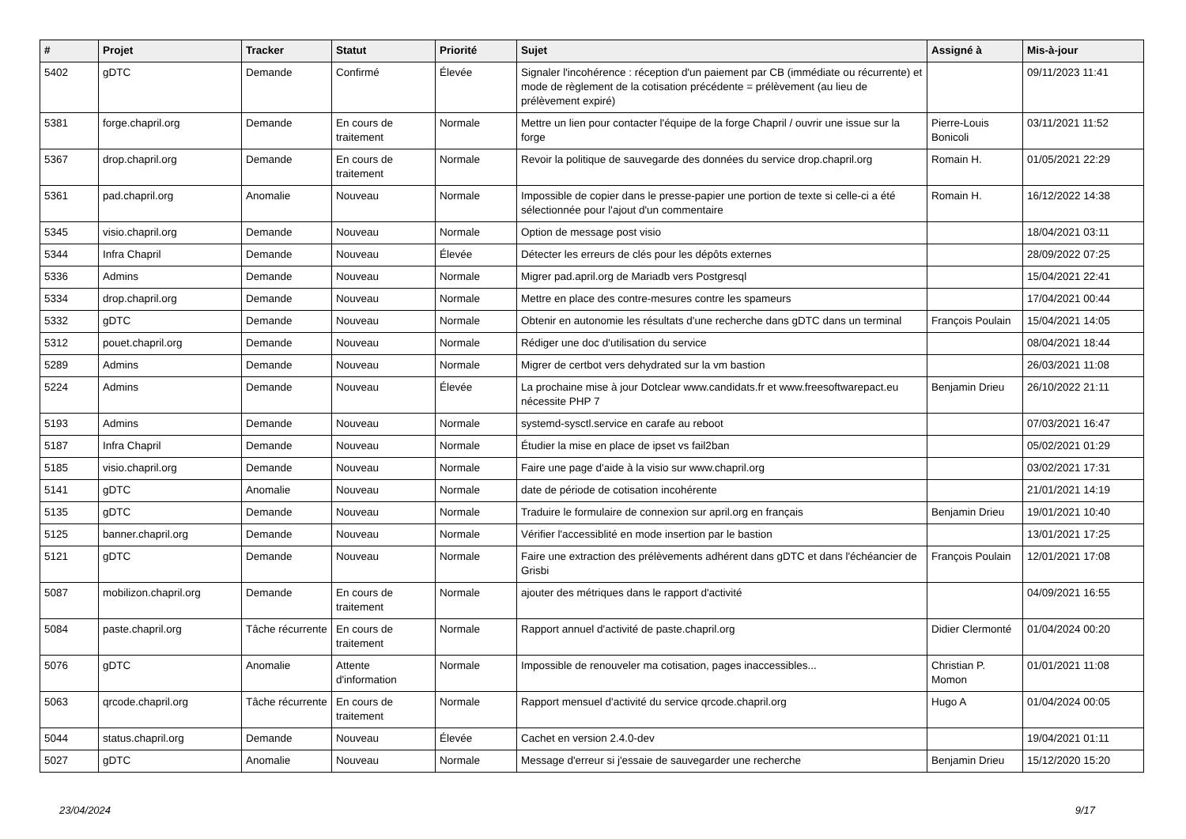| # | Projet | Tracker | Statut | Priorité | Sujet | Assigné à | Mis-à-jour |
| --- | --- | --- | --- | --- | --- | --- | --- |
| 5402 | gDTC | Demande | Confirmé | Élevée | Signaler l'incohérence : réception d'un paiement par CB (immédiate ou récurrente) et mode de règlement de la cotisation précédente = prélèvement (au lieu de prélèvement expiré) | | 09/11/2023 11:41 |
| 5381 | forge.chapril.org | Demande | En cours de traitement | Normale | Mettre un lien pour contacter l'équipe de la forge Chapril / ouvrir une issue sur la forge | Pierre-Louis Bonicoli | 03/11/2021 11:52 |
| 5367 | drop.chapril.org | Demande | En cours de traitement | Normale | Revoir la politique de sauvegarde des données du service drop.chapril.org | Romain H. | 01/05/2021 22:29 |
| 5361 | pad.chapril.org | Anomalie | Nouveau | Normale | Impossible de copier dans le presse-papier une portion de texte si celle-ci a été sélectionnée pour l'ajout d'un commentaire | Romain H. | 16/12/2022 14:38 |
| 5345 | visio.chapril.org | Demande | Nouveau | Normale | Option de message post visio | | 18/04/2021 03:11 |
| 5344 | Infra Chapril | Demande | Nouveau | Élevée | Détecter les erreurs de clés pour les dépôts externes | | 28/09/2022 07:25 |
| 5336 | Admins | Demande | Nouveau | Normale | Migrer pad.april.org de Mariadb vers Postgresql | | 15/04/2021 22:41 |
| 5334 | drop.chapril.org | Demande | Nouveau | Normale | Mettre en place des contre-mesures contre les spameurs | | 17/04/2021 00:44 |
| 5332 | gDTC | Demande | Nouveau | Normale | Obtenir en autonomie les résultats d'une recherche dans gDTC dans un terminal | François Poulain | 15/04/2021 14:05 |
| 5312 | pouet.chapril.org | Demande | Nouveau | Normale | Rédiger une doc d'utilisation du service | | 08/04/2021 18:44 |
| 5289 | Admins | Demande | Nouveau | Normale | Migrer de certbot vers dehydrated sur la vm bastion | | 26/03/2021 11:08 |
| 5224 | Admins | Demande | Nouveau | Élevée | La prochaine mise à jour Dotclear www.candidats.fr et www.freesoftwarepact.eu nécessite PHP 7 | Benjamin Drieu | 26/10/2022 21:11 |
| 5193 | Admins | Demande | Nouveau | Normale | systemd-sysctl.service en carafe au reboot | | 07/03/2021 16:47 |
| 5187 | Infra Chapril | Demande | Nouveau | Normale | Étudier la mise en place de ipset vs fail2ban | | 05/02/2021 01:29 |
| 5185 | visio.chapril.org | Demande | Nouveau | Normale | Faire une page d'aide à la visio sur www.chapril.org | | 03/02/2021 17:31 |
| 5141 | gDTC | Anomalie | Nouveau | Normale | date de période de cotisation incohérente | | 21/01/2021 14:19 |
| 5135 | gDTC | Demande | Nouveau | Normale | Traduire le formulaire de connexion sur april.org en français | Benjamin Drieu | 19/01/2021 10:40 |
| 5125 | banner.chapril.org | Demande | Nouveau | Normale | Vérifier l'accessiblité en mode insertion par le bastion | | 13/01/2021 17:25 |
| 5121 | gDTC | Demande | Nouveau | Normale | Faire une extraction des prélèvements adhérent dans gDTC et dans l'échéancier de Grisbi | François Poulain | 12/01/2021 17:08 |
| 5087 | mobilizon.chapril.org | Demande | En cours de traitement | Normale | ajouter des métriques dans le rapport d'activité | | 04/09/2021 16:55 |
| 5084 | paste.chapril.org | Tâche récurrente | En cours de traitement | Normale | Rapport annuel d'activité de paste.chapril.org | Didier Clermonté | 01/04/2024 00:20 |
| 5076 | gDTC | Anomalie | Attente d'information | Normale | Impossible de renouveler ma cotisation, pages inaccessibles... | Christian P. Momon | 01/01/2021 11:08 |
| 5063 | qrcode.chapril.org | Tâche récurrente | En cours de traitement | Normale | Rapport mensuel d'activité du service qrcode.chapril.org | Hugo A | 01/04/2024 00:05 |
| 5044 | status.chapril.org | Demande | Nouveau | Élevée | Cachet en version 2.4.0-dev | | 19/04/2021 01:11 |
| 5027 | gDTC | Anomalie | Nouveau | Normale | Message d'erreur si j'essaie de sauvegarder une recherche | Benjamin Drieu | 15/12/2020 15:20 |
23/04/2024 9/17